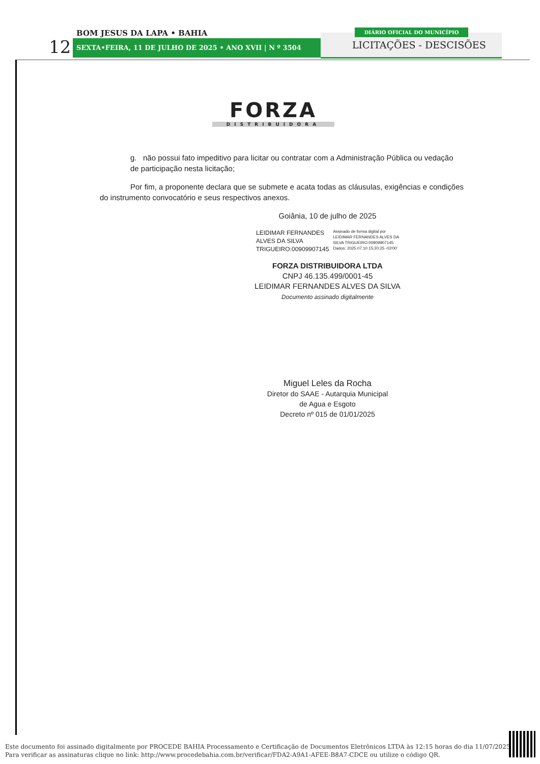BOM JESUS DA LAPA • BAHIA
12 SEXTA•FEIRA, 11 DE JULHO DE 2025 • ANO XVII | N º 3504
DIÁRIO OFICIAL DO MUNICÍPIO
LICITAÇÕES - DESCISÕES
FORZA
DISTRIBUIDORA
g. não possui fato impeditivo para licitar ou contratar com a Administração Pública ou vedação de participação nesta licitação;
Por fim, a proponente declara que se submete e acata todas as cláusulas, exigências e condições do instrumento convocatório e seus respectivos anexos.
Goiânia, 10 de julho de 2025
LEIDIMAR FERNANDES
ALVES DA SILVA
TRIGUEIRO:00909907145
Assinado de forma digital por
LEIDIMAR FERNANDES ALVES DA
SILVA TRIGUEIRO:00909907145
Dados: 2025.07.10 15:20:25 -03'00'
FORZA DISTRIBUIDORA LTDA
CNPJ 46.135.499/0001-45
LEIDIMAR FERNANDES ALVES DA SILVA
Documento assinado digitalmente
Miguel Leles da Rocha
Diretor do SAAE - Autarquia Municipal
de Agua e Esgoto
Decreto nº 015 de 01/01/2025
Este documento foi assinado digitalmente por PROCEDE BAHIA Processamento e Certificação de Documentos Eletrônicos LTDA às 12:15 horas do dia 11/07/2025.
Para verificar as assinaturas clique no link: http://www.procedebahia.com.br/verificar/FDA2-A9A1-AFEE-B8A7-CDCE ou utilize o código QR.